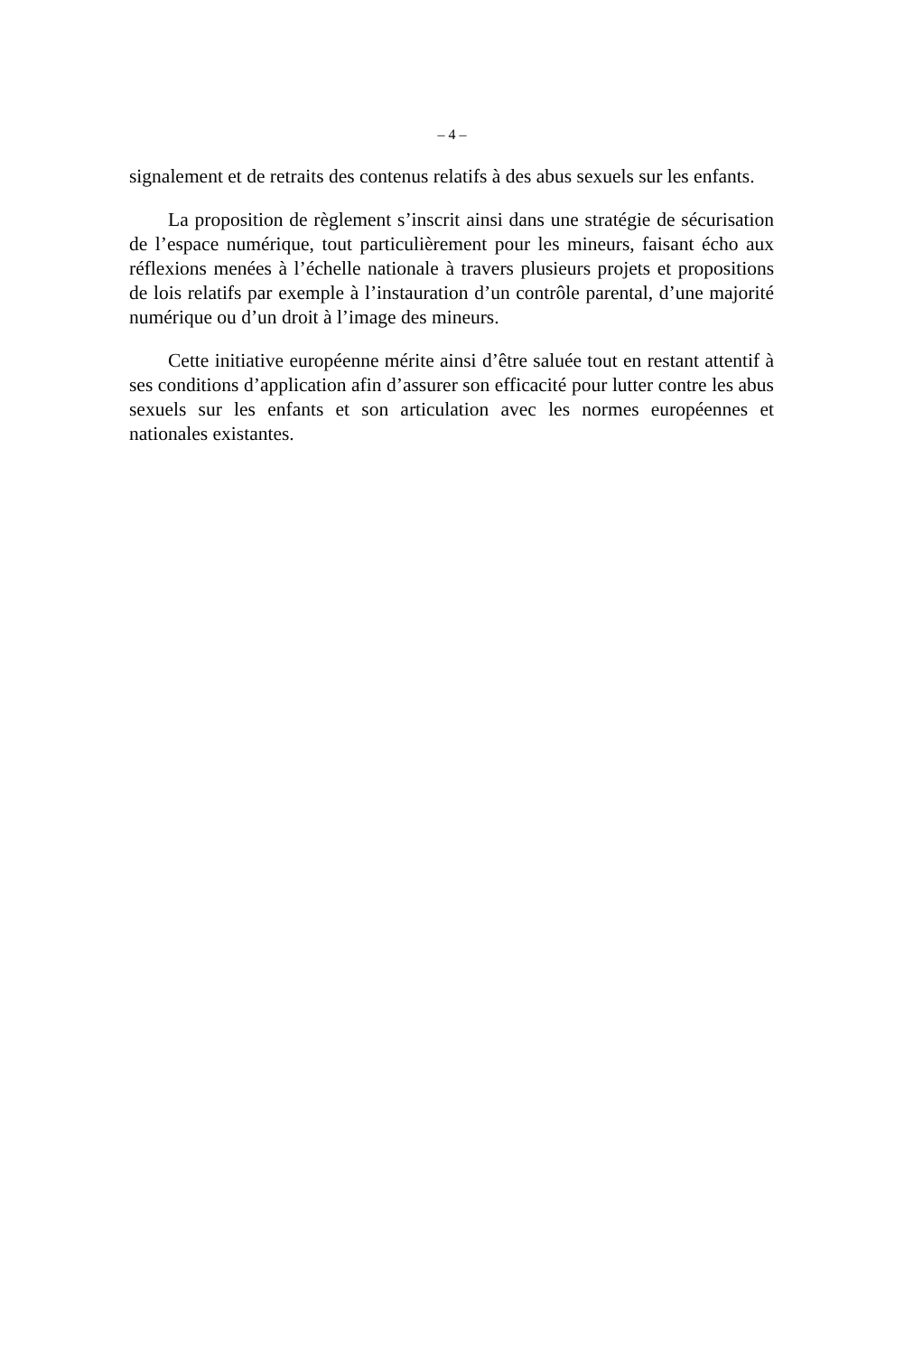– 4 –
signalement et de retraits des contenus relatifs à des abus sexuels sur les enfants.
La proposition de règlement s’inscrit ainsi dans une stratégie de sécurisation de l’espace numérique, tout particulièrement pour les mineurs, faisant écho aux réflexions menées à l’échelle nationale à travers plusieurs projets et propositions de lois relatifs par exemple à l’instauration d’un contrôle parental, d’une majorité numérique ou d’un droit à l’image des mineurs.
Cette initiative européenne mérite ainsi d’être saluée tout en restant attentif à ses conditions d’application afin d’assurer son efficacité pour lutter contre les abus sexuels sur les enfants et son articulation avec les normes européennes et nationales existantes.